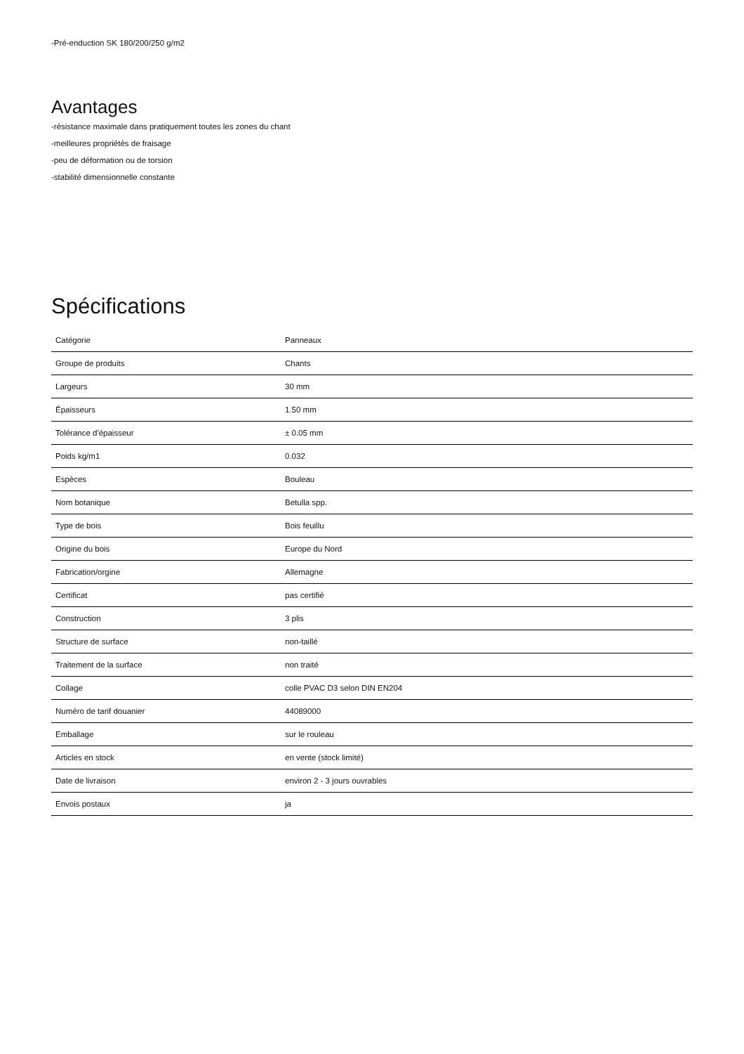-Pré-enduction SK 180/200/250 g/m2
Avantages
-résistance maximale dans pratiquement toutes les zones du chant
-meilleures propriétés de fraisage
-peu de déformation ou de torsion
-stabilité dimensionnelle constante
Spécifications
| Catégorie | Panneaux |
| Groupe de produits | Chants |
| Largeurs | 30 mm |
| Épaisseurs | 1.50 mm |
| Tolérance d'épaisseur | ± 0.05 mm |
| Poids kg/m1 | 0.032 |
| Espèces | Bouleau |
| Nom botanique | Betulla spp. |
| Type de bois | Bois feuillu |
| Origine du bois | Europe du Nord |
| Fabrication/orgine | Allemagne |
| Certificat | pas certifié |
| Construction | 3 plis |
| Structure de surface | non-taillé |
| Traitement de la surface | non traité |
| Collage | colle PVAC D3 selon DIN EN204 |
| Numéro de tarif douanier | 44089000 |
| Emballage | sur le rouleau |
| Articles en stock | en vente (stock limité) |
| Date de livraison | environ 2 - 3 jours ouvrables |
| Envois postaux | ja |